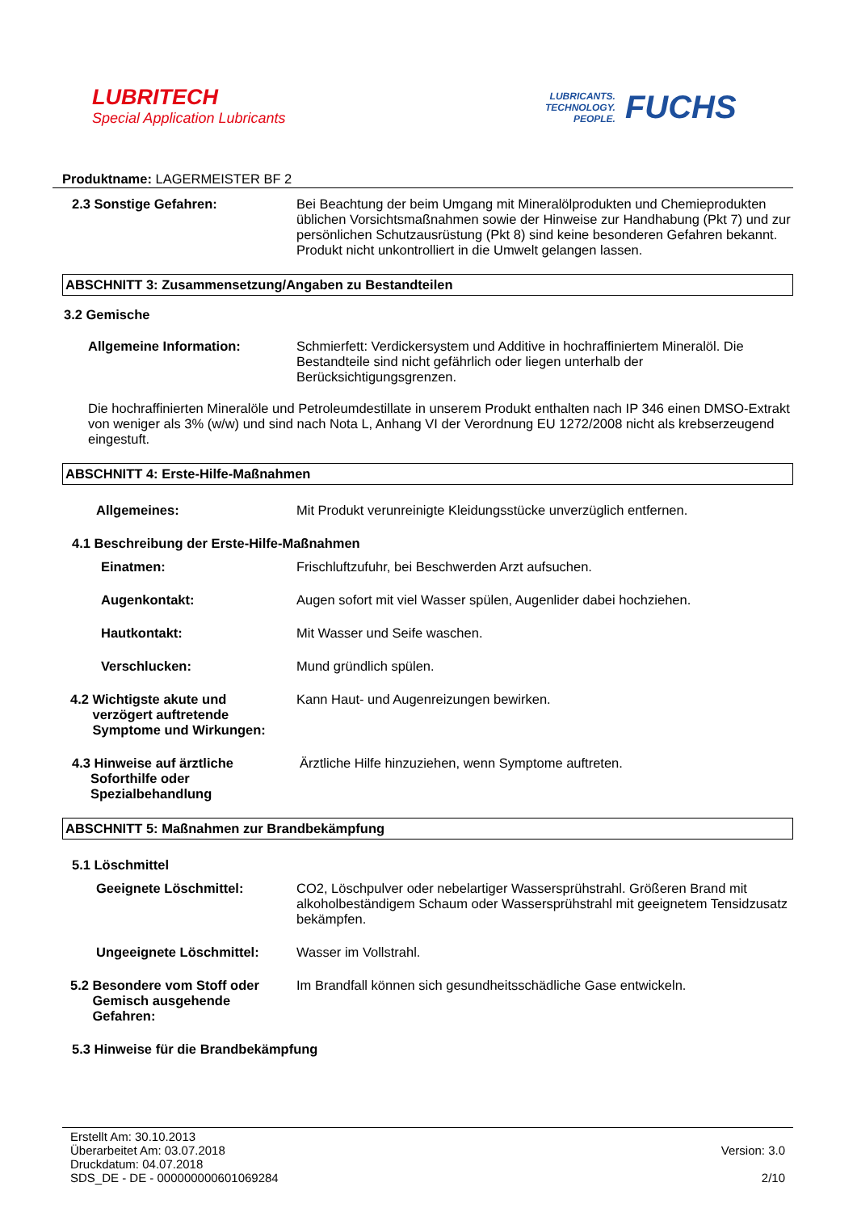LUBRITECH
Special Application Lubricants
LUBRICANTS.
TECHNOLOGY.
PEOPLE.
FUCHS
Produktname: LAGERMEISTER BF 2
2.3 Sonstige Gefahren: Bei Beachtung der beim Umgang mit Mineralölprodukten und Chemieprodukten üblichen Vorsichtsmaßnahmen sowie der Hinweise zur Handhabung (Pkt 7) und zur persönlichen Schutzausrüstung (Pkt 8) sind keine besonderen Gefahren bekannt. Produkt nicht unkontrolliert in die Umwelt gelangen lassen.
ABSCHNITT 3: Zusammensetzung/Angaben zu Bestandteilen
3.2 Gemische
Allgemeine Information: Schmierfett: Verdickersystem und Additive in hochraffiniertem Mineralöl. Die Bestandteile sind nicht gefährlich oder liegen unterhalb der Berücksichtigungsgrenzen.
Die hochraffinierten Mineralöle und Petroleumdestillate in unserem Produkt enthalten nach IP 346 einen DMSO-Extrakt von weniger als 3% (w/w) und sind nach Nota L, Anhang VI der Verordnung EU 1272/2008 nicht als krebserzeugend eingestuft.
ABSCHNITT 4: Erste-Hilfe-Maßnahmen
Allgemeines: Mit Produkt verunreinigte Kleidungsstücke unverzüglich entfernen.
4.1 Beschreibung der Erste-Hilfe-Maßnahmen
Einatmen: Frischluftzufuhr, bei Beschwerden Arzt aufsuchen.
Augenkontakt: Augen sofort mit viel Wasser spülen, Augenlider dabei hochziehen.
Hautkontakt: Mit Wasser und Seife waschen.
Verschlucken: Mund gründlich spülen.
4.2 Wichtigste akute und
verzögert auftretende
Symptome und Wirkungen:
Kann Haut- und Augenreizungen bewirken.
4.3 Hinweise auf ärztliche
Soforthilfe oder
Spezialbehandlung
Ärztliche Hilfe hinzuziehen, wenn Symptome auftreten.
ABSCHNITT 5: Maßnahmen zur Brandbekämpfung
5.1 Löschmittel
Geeignete Löschmittel: CO2, Löschpulver oder nebelartiger Wassersprühstrahl. Größeren Brand mit alkoholbeständigem Schaum oder Wassersprühstrahl mit geeignetem Tensidzusatz bekämpfen.
Ungeeignete Löschmittel: Wasser im Vollstrahl.
5.2 Besondere vom Stoff oder
Gemisch ausgehende
Gefahren:
Im Brandfall können sich gesundheitsschädliche Gase entwickeln.
5.3 Hinweise für die Brandbekämpfung
Erstellt Am: 30.10.2013
Überarbeitet Am: 03.07.2018
Druckdatum: 04.07.2018
SDS_DE - DE - 000000000601069284
Version: 3.0
2/10